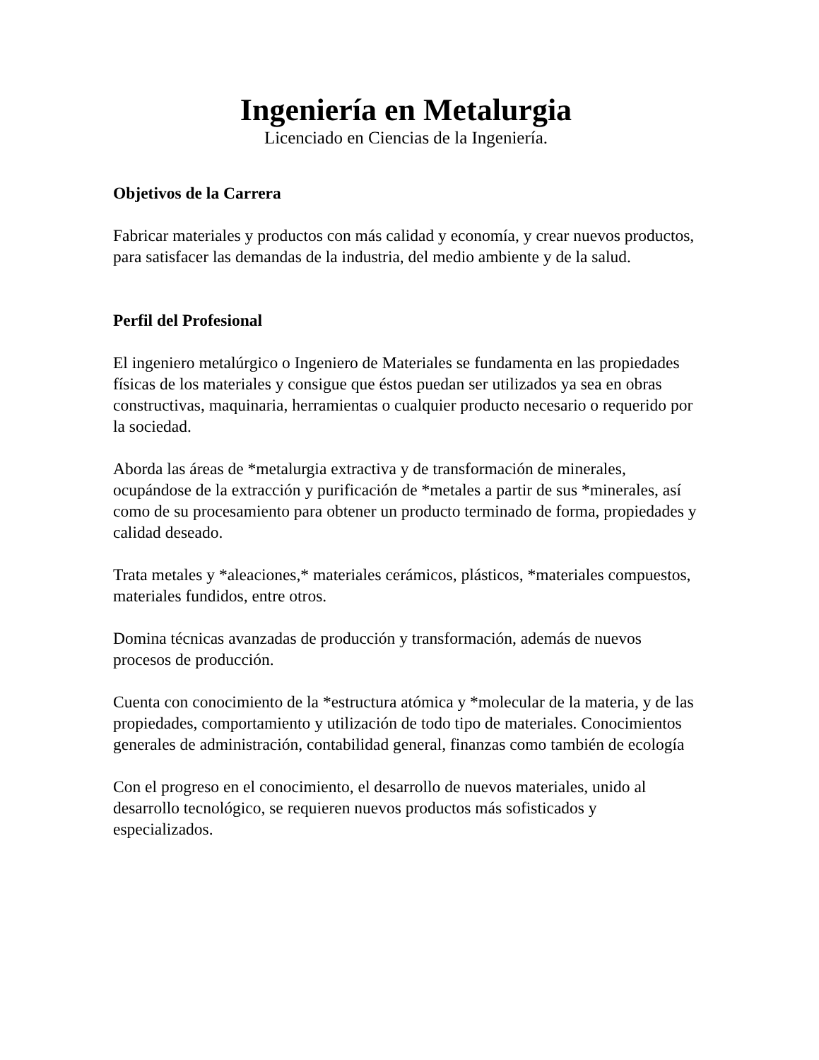Ingeniería en Metalurgia
Licenciado en Ciencias de la Ingeniería.
Objetivos de la Carrera
Fabricar materiales y productos con más calidad y economía, y crear nuevos productos, para satisfacer las demandas de la industria, del medio ambiente y de la salud.
Perfil del Profesional
El ingeniero metalúrgico o Ingeniero de Materiales se fundamenta en las propiedades físicas de los materiales y consigue que éstos puedan ser utilizados ya sea en obras constructivas, maquinaria, herramientas o cualquier producto necesario o requerido por la sociedad.
Aborda las áreas de *metalurgia extractiva y de transformación de minerales, ocupándose de la extracción y purificación de *metales a partir de sus *minerales, así como de su procesamiento para obtener un producto terminado de forma, propiedades y calidad deseado.
Trata metales y *aleaciones,* materiales cerámicos, plásticos, *materiales compuestos, materiales fundidos, entre otros.
Domina técnicas avanzadas de producción y transformación, además de nuevos procesos de producción.
Cuenta con conocimiento de la *estructura atómica y *molecular de la materia, y de las propiedades, comportamiento y utilización de todo tipo de materiales. Conocimientos generales de administración, contabilidad general, finanzas como también de ecología
Con el progreso en el conocimiento, el desarrollo de nuevos materiales, unido al desarrollo tecnológico, se requieren nuevos productos más sofisticados y especializados.